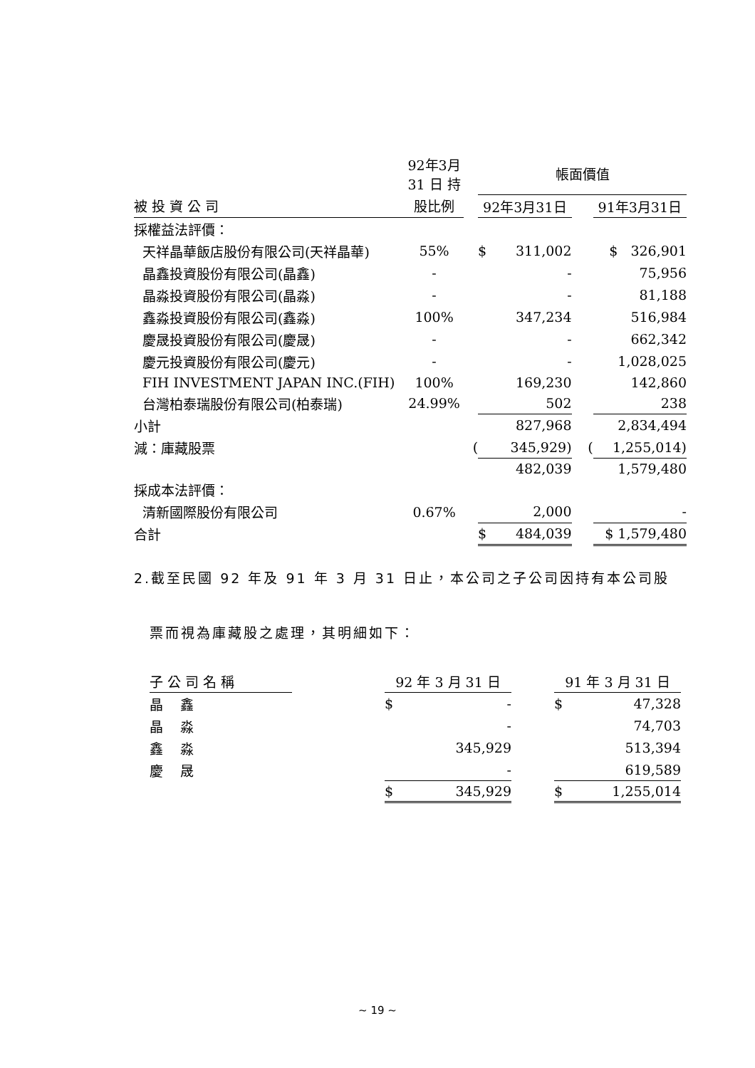| | 92年3月 31 日 持 | | 帳面價值 | | | |
| --- | --- | --- | --- | --- | --- | --- |
| 被 投 資 公 司 | 股比例 | | 92年3月31日 | | | 91年3月31日 |
| 採權益法評價： | | | | | | |
| 天祥晶華飯店股份有限公司(天祥晶華) | 55% | | $ | 311,002 | | $ 326,901 |
| 晶鑫投資股份有限公司(晶鑫) | - | | | - | | 75,956 |
| 晶淼投資股份有限公司(晶淼) | - | | | - | | 81,188 |
| 鑫淼投資股份有限公司(鑫淼) | 100% | | | 347,234 | | 516,984 |
| 慶晟投資股份有限公司(慶晟) | - | | | - | | 662,342 |
| 慶元投資股份有限公司(慶元) | - | | | - | | 1,028,025 |
| FIH INVESTMENT JAPAN INC.(FIH) | 100% | | | 169,230 | | 142,860 |
| 台灣柏泰瑞股份有限公司(柏泰瑞) | 24.99% | | | 502 | | 238 |
| 小計 | | | | 827,968 | | 2,834,494 |
| 減：庫藏股票 | | ( | | 345,929) | ( | 1,255,014) |
| | | | | 482,039 | | 1,579,480 |
| 採成本法評價： | | | | | | |
| 清新國際股份有限公司 | 0.67% | | | 2,000 | | - |
| 合計 | | | $ | 484,039 | | $ 1,579,480 |
2.截至民國 92 年及 91 年 3 月 31 日止，本公司之子公司因持有本公司股
票而視為庫藏股之處理，其明細如下：
| 子 公 司 名 稱 | | 92 年 3 月 31 日 | | | 91 年 3 月 31 日 | |
| --- | --- | --- | --- | --- | --- | --- |
| 晶 鑫 | | $ | - | | $ | 47,328 |
| 晶 淼 | | | - | | | 74,703 |
| 鑫 淼 | | | 345,929 | | | 513,394 |
| 慶 晟 | | | - | | | 619,589 |
| | | $ | 345,929 | | $ | 1,255,014 |
~ 19 ~